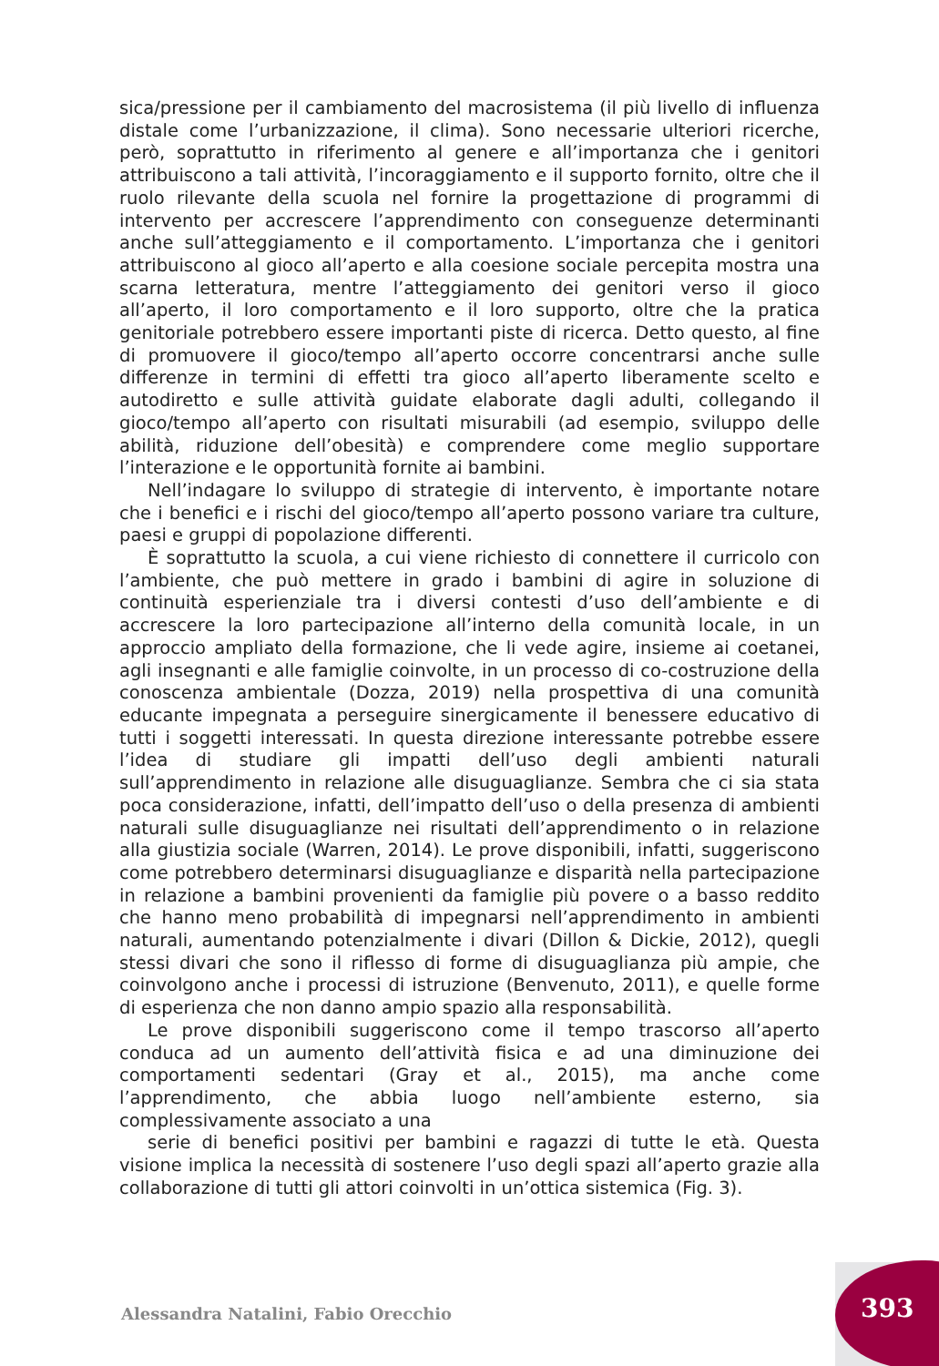sica/pressione per il cambiamento del macrosistema (il più livello di influenza distale come l’urbanizzazione, il clima). Sono necessarie ulteriori ricerche, però, soprattutto in riferimento al genere e all’importanza che i genitori attribuiscono a tali attività, l’incoraggiamento e il supporto fornito, oltre che il ruolo rilevante della scuola nel fornire la progettazione di programmi di intervento per accrescere l’apprendimento con conseguenze determinanti anche sull’atteggiamento e il comportamento. L’importanza che i genitori attribuiscono al gioco all’aperto e alla coesione sociale percepita mostra una scarna letteratura, mentre l’atteggiamento dei genitori verso il gioco all’aperto, il loro comportamento e il loro supporto, oltre che la pratica genitoriale potrebbero essere importanti piste di ricerca. Detto questo, al fine di promuovere il gioco/tempo all’aperto occorre concentrarsi anche sulle differenze in termini di effetti tra gioco all’aperto liberamente scelto e autodiretto e sulle attività guidate elaborate dagli adulti, collegando il gioco/tempo all’aperto con risultati misurabili (ad esempio, sviluppo delle abilità, riduzione dell’obesità) e comprendere come meglio supportare l’interazione e le opportunità fornite ai bambini.
Nell’indagare lo sviluppo di strategie di intervento, è importante notare che i benefici e i rischi del gioco/tempo all’aperto possono variare tra culture, paesi e gruppi di popolazione differenti.
È soprattutto la scuola, a cui viene richiesto di connettere il curricolo con l’ambiente, che può mettere in grado i bambini di agire in soluzione di continuità esperienziale tra i diversi contesti d’uso dell’ambiente e di accrescere la loro partecipazione all’interno della comunità locale, in un approccio ampliato della formazione, che li vede agire, insieme ai coetanei, agli insegnanti e alle famiglie coinvolte, in un processo di co-costruzione della conoscenza ambientale (Dozza, 2019) nella prospettiva di una comunità educante impegnata a perseguire sinergicamente il benessere educativo di tutti i soggetti interessati. In questa direzione interessante potrebbe essere l’idea di studiare gli impatti dell’uso degli ambienti naturali sull’apprendimento in relazione alle disuguaglianze. Sembra che ci sia stata poca considerazione, infatti, dell’impatto dell’uso o della presenza di ambienti naturali sulle disuguaglianze nei risultati dell’apprendimento o in relazione alla giustizia sociale (Warren, 2014). Le prove disponibili, infatti, suggeriscono come potrebbero determinarsi disuguaglianze e disparità nella partecipazione in relazione a bambini provenienti da famiglie più povere o a basso reddito che hanno meno probabilità di impegnarsi nell’apprendimento in ambienti naturali, aumentando potenzialmente i divari (Dillon & Dickie, 2012), quegli stessi divari che sono il riflesso di forme di disuguaglianza più ampie, che coinvolgono anche i processi di istruzione (Benvenuto, 2011), e quelle forme di esperienza che non danno ampio spazio alla responsabilità.
Le prove disponibili suggeriscono come il tempo trascorso all’aperto conduca ad un aumento dell’attività fisica e ad una diminuzione dei comportamenti sedentari (Gray et al., 2015), ma anche come l’apprendimento, che abbia luogo nell’ambiente esterno, sia complessivamente associato a una
serie di benefici positivi per bambini e ragazzi di tutte le età. Questa visione implica la necessità di sostenere l’uso degli spazi all’aperto grazie alla collaborazione di tutti gli attori coinvolti in un’ottica sistemica (Fig. 3).
Alessandra Natalini, Fabio Orecchio
393